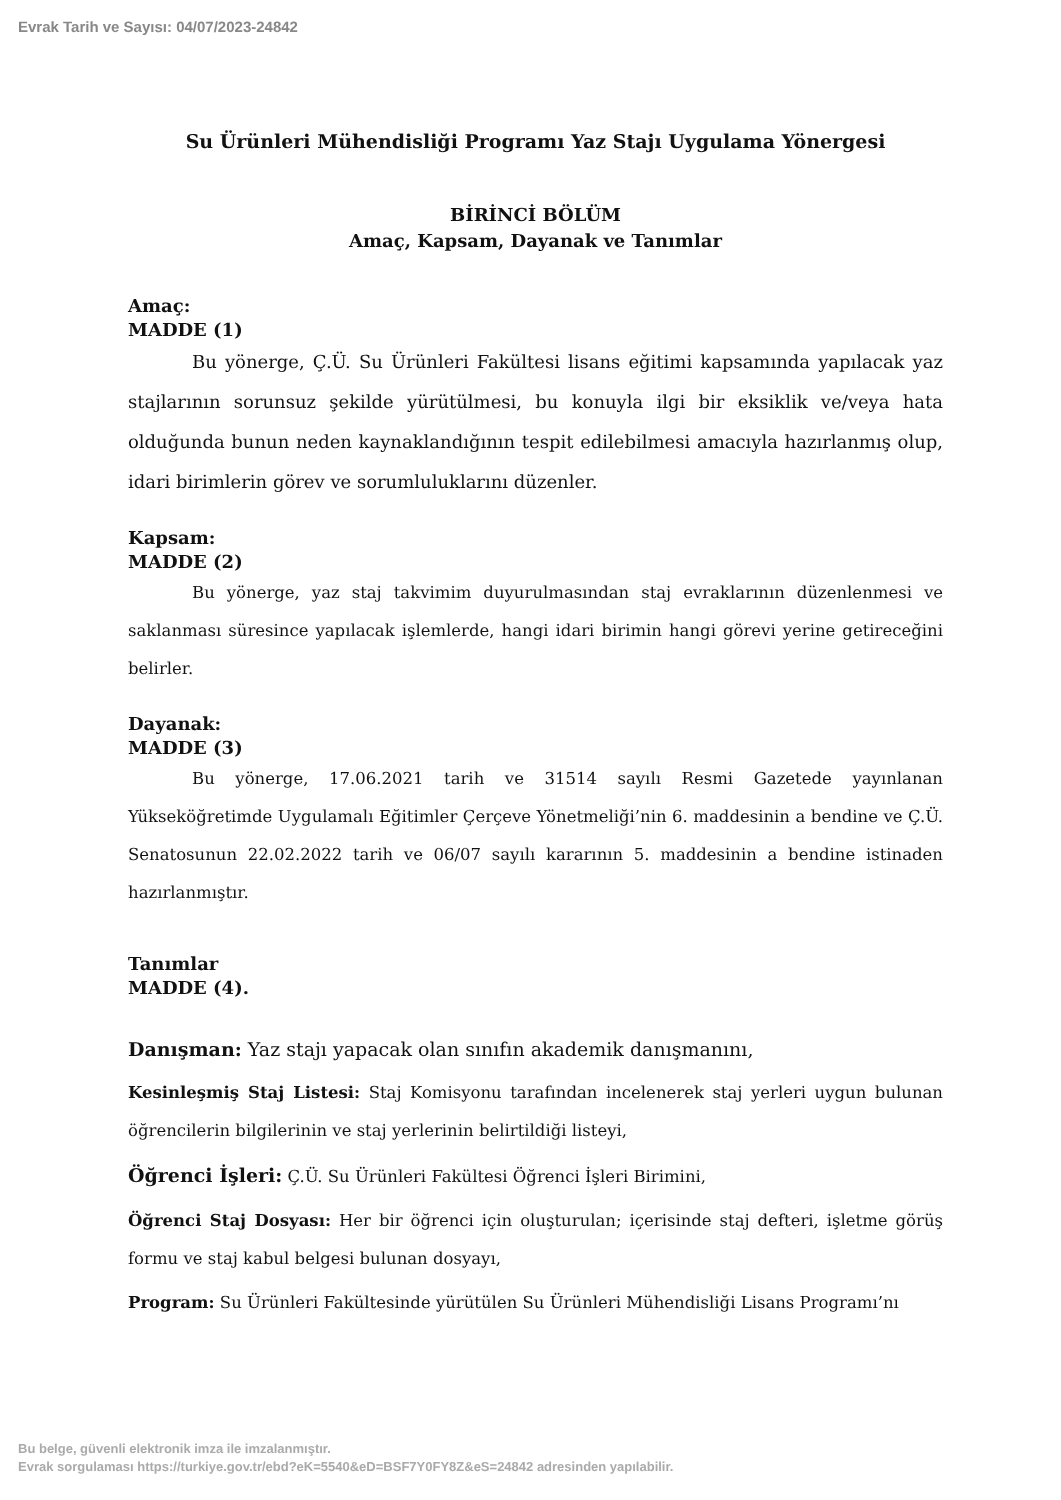Evrak Tarih ve Sayısı: 04/07/2023-24842
Su Ürünleri Mühendisliği Programı Yaz Stajı Uygulama Yönergesi
BİRİNCİ BÖLÜM
Amaç, Kapsam, Dayanak ve Tanımlar
Amaç:
MADDE (1)
Bu yönerge, Ç.Ü. Su Ürünleri Fakültesi lisans eğitimi kapsamında yapılacak yaz stajlarının sorunsuz şekilde yürütülmesi, bu konuyla ilgi bir eksiklik ve/veya hata olduğunda bunun neden kaynaklandığının tespit edilebilmesi amacıyla hazırlanmış olup, idari birimlerin görev ve sorumluluklarını düzenler.
Kapsam:
MADDE (2)
Bu yönerge, yaz staj takvimim duyurulmasından staj evraklarının düzenlenmesi ve saklanması süresince yapılacak işlemlerde, hangi idari birimin hangi görevi yerine getireceğini belirler.
Dayanak:
MADDE (3)
Bu yönerge, 17.06.2021 tarih ve 31514 sayılı Resmi Gazetede yayınlanan Yükseköğretimde Uygulamalı Eğitimler Çerçeve Yönetmeliği’nin 6. maddesinin a bendine ve Ç.Ü. Senatosunun 22.02.2022 tarih ve 06/07 sayılı kararının 5. maddesinin a bendine istinaden hazırlanmıştır.
Tanımlar
MADDE (4).
Danışman: Yaz stajı yapacak olan sınıfın akademik danışmanını,
Kesinleşmiş Staj Listesi: Staj Komisyonu tarafından incelenerek staj yerleri uygun bulunan öğrencilerin bilgilerinin ve staj yerlerinin belirtildiği listeyi,
Öğrenci İşleri: Ç.Ü. Su Ürünleri Fakültesi Öğrenci İşleri Birimini,
Öğrenci Staj Dosyası: Her bir öğrenci için oluşturulan; içerisinde staj defteri, işletme görüş formu ve staj kabul belgesi bulunan dosyayı,
Program: Su Ürünleri Fakültesinde yürütülen Su Ürünleri Mühendisliği Lisans Programı’nı
Bu belge, güvenli elektronik imza ile imzalanmıştır.
Evrak sorgulaması https://turkiye.gov.tr/ebd?eK=5540&eD=BSF7Y0FY8Z&eS=24842 adresinden yapılabilir.